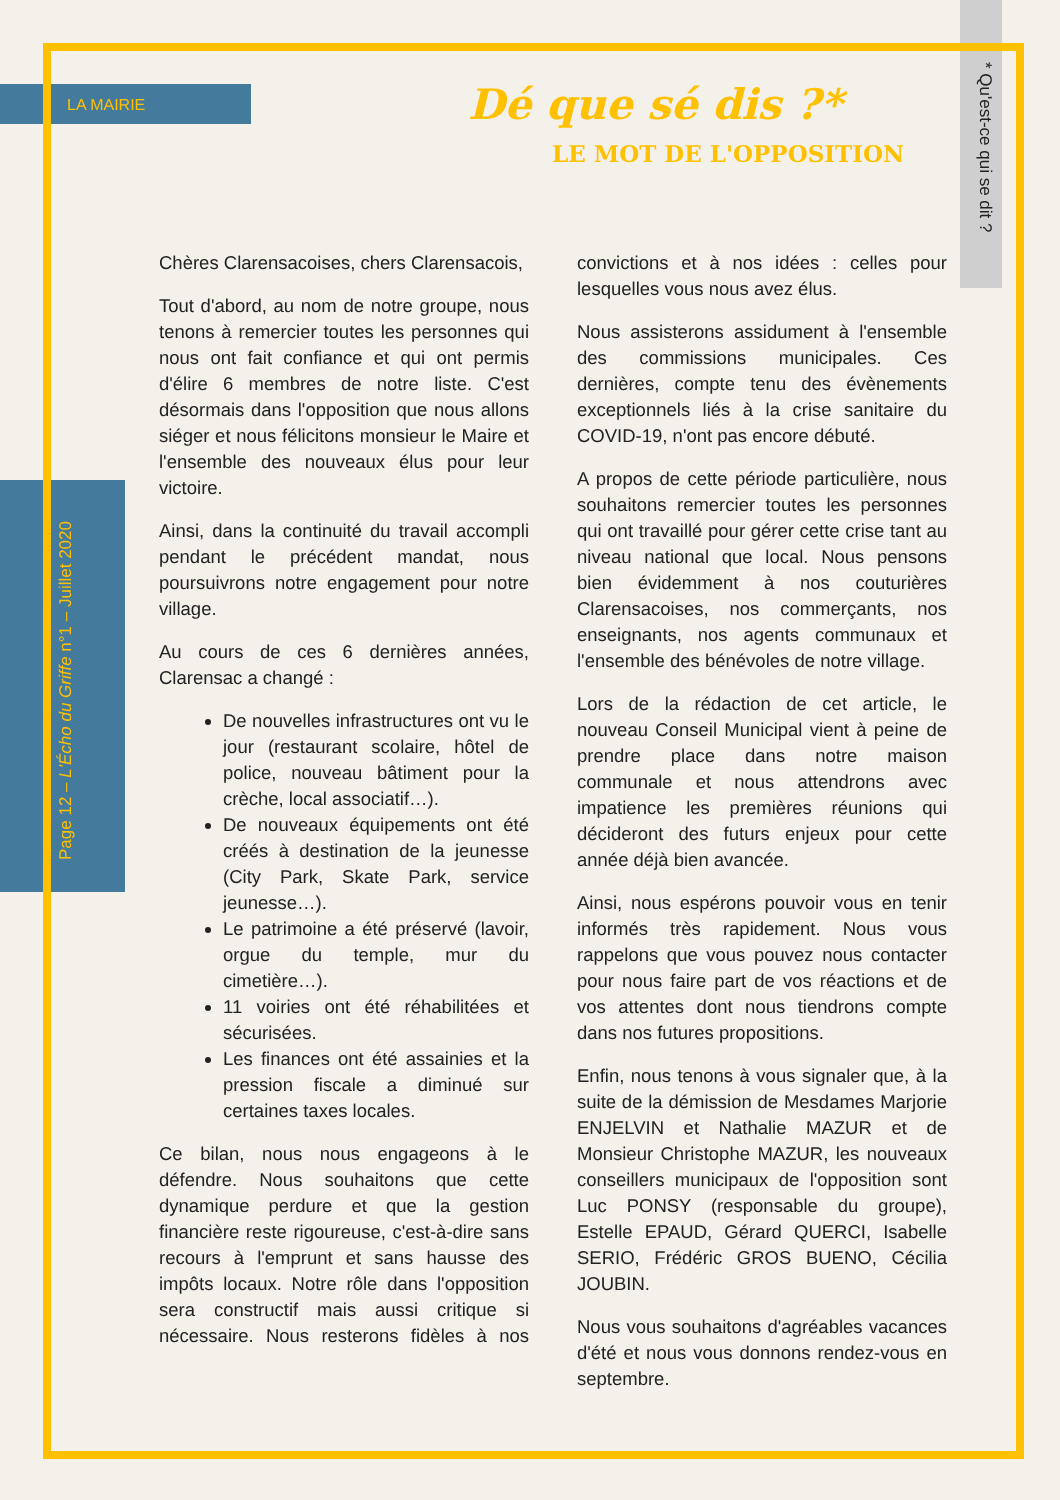LA MAIRIE
Page 12 – L'Écho du Griffe n°1 – Juillet 2020
* Qu'est-ce qui se dit ?
Dé que sé dis ?*
LE MOT DE L'OPPOSITION
Chères Clarensacoises, chers Clarensacois,
Tout d'abord, au nom de notre groupe, nous tenons à remercier toutes les personnes qui nous ont fait confiance et qui ont permis d'élire 6 membres de notre liste. C'est désormais dans l'opposition que nous allons siéger et nous félicitons monsieur le Maire et l'ensemble des nouveaux élus pour leur victoire.
Ainsi, dans la continuité du travail accompli pendant le précédent mandat, nous poursuivrons notre engagement pour notre village.
Au cours de ces 6 dernières années, Clarensac a changé :
De nouvelles infrastructures ont vu le jour (restaurant scolaire, hôtel de police, nouveau bâtiment pour la crèche, local associatif…).
De nouveaux équipements ont été créés à destination de la jeunesse (City Park, Skate Park, service jeunesse…).
Le patrimoine a été préservé (lavoir, orgue du temple, mur du cimetière…).
11 voiries ont été réhabilitées et sécurisées.
Les finances ont été assainies et la pression fiscale a diminué sur certaines taxes locales.
Ce bilan, nous nous engageons à le défendre. Nous souhaitons que cette dynamique perdure et que la gestion financière reste rigoureuse, c'est-à-dire sans recours à l'emprunt et sans hausse des impôts locaux. Notre rôle dans l'opposition sera constructif mais aussi critique si nécessaire. Nous resterons fidèles à nos convictions et à nos idées : celles pour lesquelles vous nous avez élus.
Nous assisterons assidument à l'ensemble des commissions municipales. Ces dernières, compte tenu des évènements exceptionnels liés à la crise sanitaire du COVID-19, n'ont pas encore débuté.
A propos de cette période particulière, nous souhaitons remercier toutes les personnes qui ont travaillé pour gérer cette crise tant au niveau national que local. Nous pensons bien évidemment à nos couturières Clarensacoises, nos commerçants, nos enseignants, nos agents communaux et l'ensemble des bénévoles de notre village.
Lors de la rédaction de cet article, le nouveau Conseil Municipal vient à peine de prendre place dans notre maison communale et nous attendrons avec impatience les premières réunions qui décideront des futurs enjeux pour cette année déjà bien avancée.
Ainsi, nous espérons pouvoir vous en tenir informés très rapidement. Nous vous rappelons que vous pouvez nous contacter pour nous faire part de vos réactions et de vos attentes dont nous tiendrons compte dans nos futures propositions.
Enfin, nous tenons à vous signaler que, à la suite de la démission de Mesdames Marjorie ENJELVIN et Nathalie MAZUR et de Monsieur Christophe MAZUR, les nouveaux conseillers municipaux de l'opposition sont Luc PONSY (responsable du groupe), Estelle EPAUD, Gérard QUERCI, Isabelle SERIO, Frédéric GROS BUENO, Cécilia JOUBIN.
Nous vous souhaitons d'agréables vacances d'été et nous vous donnons rendez-vous en septembre.